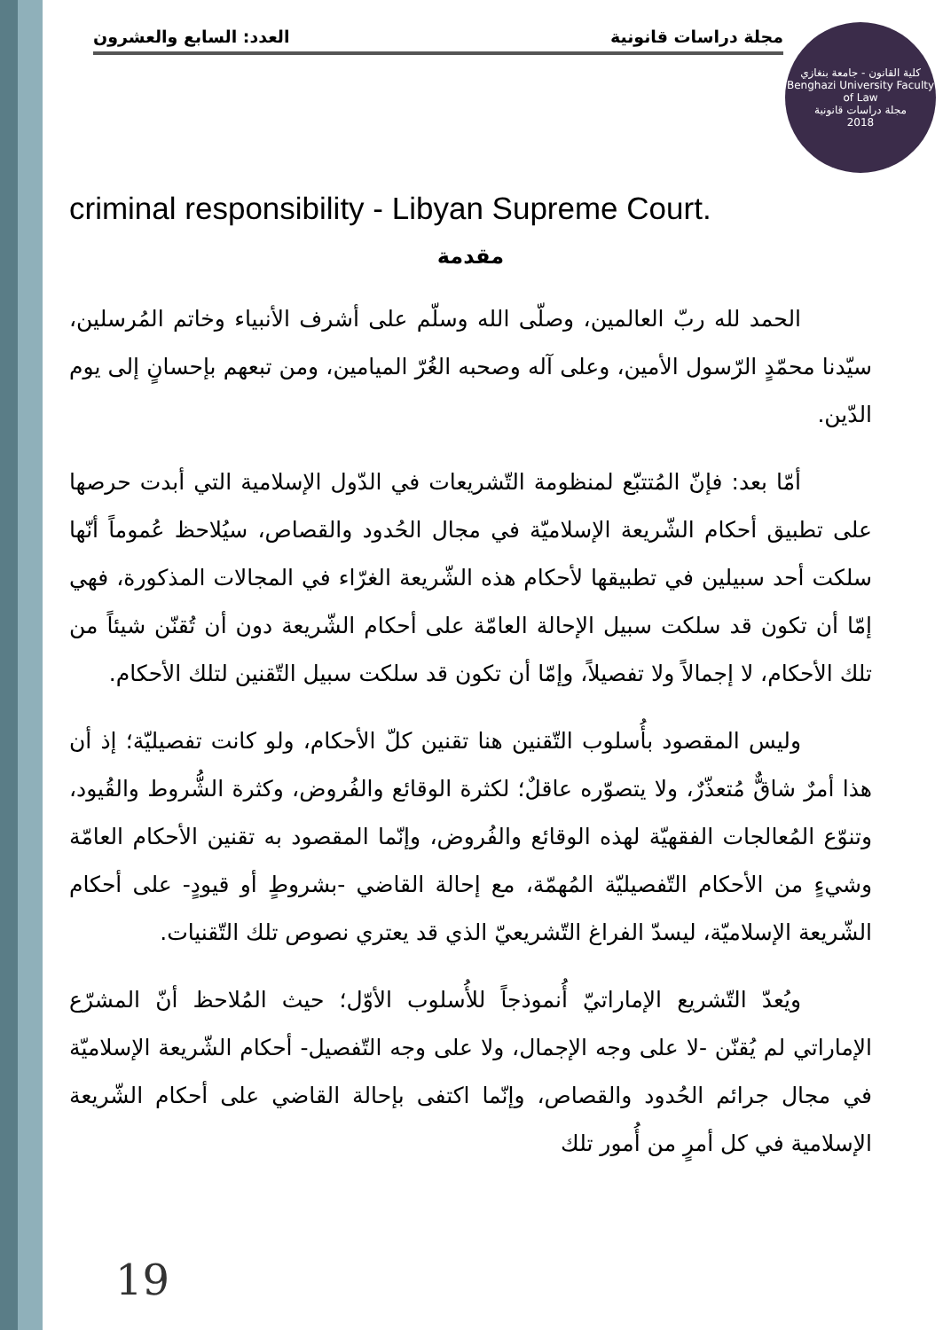مجلة دراسات قانونية العدد: السابع والعشرون
كلية القانون - جامعة بنغازي
Benghazi University Faculty of Law
مجلة دراسات قانونية
2018
criminal responsibility - Libyan Supreme Court.
مقدمة
الحمد لله ربّ العالمين، وصلّى الله وسلّم على أشرف الأنبياء وخاتم المُرسلين، سيّدنا محمّدٍ الرّسول الأمين، وعلى آله وصحبه الغُرّ الميامين، ومن تبعهم بإحسانٍ إلى يوم الدّين.
أمّا بعد: فإنّ المُتتبّع لمنظومة التّشريعات في الدّول الإسلامية التي أبدت حرصها على تطبيق أحكام الشّريعة الإسلاميّة في مجال الحُدود والقصاص، سيُلاحظ عُموماً أنّها سلكت أحد سبيلين في تطبيقها لأحكام هذه الشّريعة الغرّاء في المجالات المذكورة، فهي إمّا أن تكون قد سلكت سبيل الإحالة العامّة على أحكام الشّريعة دون أن تُقنّن شيئاً من تلك الأحكام، لا إجمالاً ولا تفصيلاً، وإمّا أن تكون قد سلكت سبيل التّقنين لتلك الأحكام.
وليس المقصود بأُسلوب التّقنين هنا تقنين كلّ الأحكام، ولو كانت تفصيليّة؛ إذ أن هذا أمرٌ شاقٌّ مُتعذّرٌ، ولا يتصوّره عاقلٌ؛ لكثرة الوقائع والفُروض، وكثرة الشُّروط والقُيود، وتنوّع المُعالجات الفقهيّة لهذه الوقائع والفُروض، وإنّما المقصود به تقنين الأحكام العامّة وشيءٍ من الأحكام التّفصيليّة المُهمّة، مع إحالة القاضي -بشروطٍ أو قيودٍ- على أحكام الشّريعة الإسلاميّة، ليسدّ الفراغ التّشريعيّ الذي قد يعتري نصوص تلك التّقنيات.
ويُعدّ التّشريع الإماراتيّ أُنموذجاً للأُسلوب الأوّل؛ حيث المُلاحظ أنّ المشرّع الإماراتي لم يُقنّن -لا على وجه الإجمال، ولا على وجه التّفصيل- أحكام الشّريعة الإسلاميّة في مجال جرائم الحُدود والقصاص، وإنّما اكتفى بإحالة القاضي على أحكام الشّريعة الإسلامية في كل أمرٍ من أُمور تلك
19